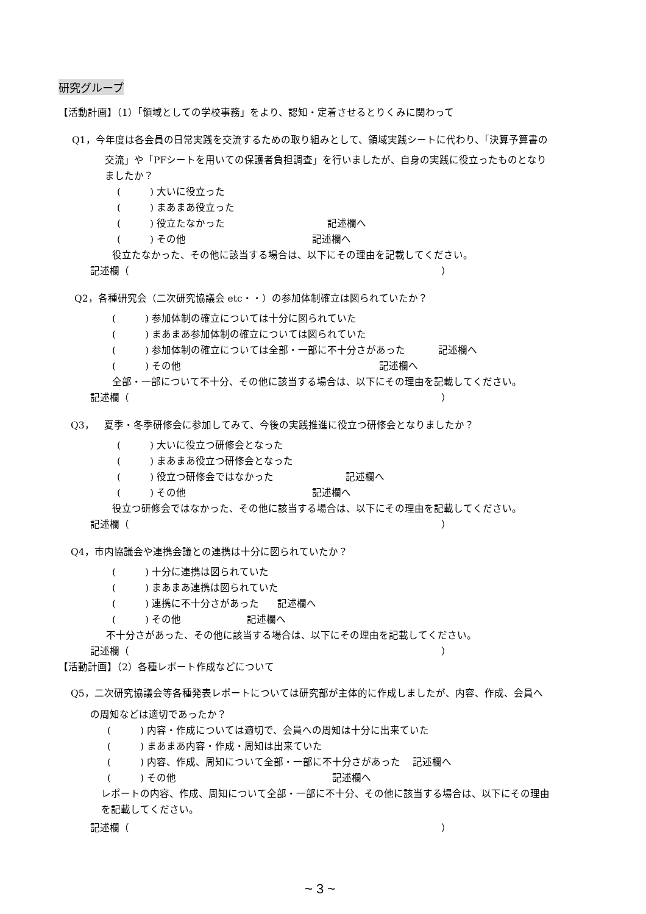研究グループ
【活動計画】（1）「領域としての学校事務」をより、認知・定着させるとりくみに関わって
Q1，今年度は各会員の日常実践を交流するための取り組みとして、領域実践シートに代わり、「決算予算書の
交流」や「PFシートを用いての保護者負担調査」を行いましたが、自身の実践に役立ったものとなり
ましたか？
(　　　) 大いに役立った
(　　　) まあまあ役立った
(　　　) 役立たなかった 記述欄へ
(　　　) その他 記述欄へ
役立たなかった、その他に該当する場合は、以下にその理由を記載してください。
記述欄（ ）
Q2，各種研究会（二次研究協議会 etc・・）の参加体制確立は図られていたか？
(　　　) 参加体制の確立については十分に図られていた
(　　　) まあまあ参加体制の確立については図られていた
(　　　) 参加体制の確立については全部・一部に不十分さがあった 記述欄へ
(　　　) その他 記述欄へ
全部・一部について不十分、その他に該当する場合は、以下にその理由を記載してください。
記述欄（ ）
Q3，　夏季・冬季研修会に参加してみて、今後の実践推進に役立つ研修会となりましたか？
(　　　) 大いに役立つ研修会となった
(　　　) まあまあ役立つ研修会となった
(　　　) 役立つ研修会ではなかった 記述欄へ
(　　　) その他 記述欄へ
役立つ研修会ではなかった、その他に該当する場合は、以下にその理由を記載してください。
記述欄（ ）
Q4，市内協議会や連携会議との連携は十分に図られていたか？
(　　　) 十分に連携は図られていた
(　　　) まあまあ連携は図られていた
(　　　) 連携に不十分さがあった 記述欄へ
(　　　) その他 記述欄へ
不十分さがあった、その他に該当する場合は、以下にその理由を記載してください。
記述欄（ ）
【活動計画】（2）各種レポート作成などについて
Q5，二次研究協議会等各種発表レポートについては研究部が主体的に作成しましたが、内容、作成、会員へ
の周知などは適切であったか？
(　　　) 内容・作成については適切で、会員への周知は十分に出来ていた
(　　　) まあまあ内容・作成・周知は出来ていた
(　　　) 内容、作成、周知について全部・一部に不十分さがあった 記述欄へ
(　　　) その他 記述欄へ
レポートの内容、作成、周知について全部・一部に不十分、その他に該当する場合は、以下にその理由
を記載してください。
記述欄（ ）
~ 3 ~